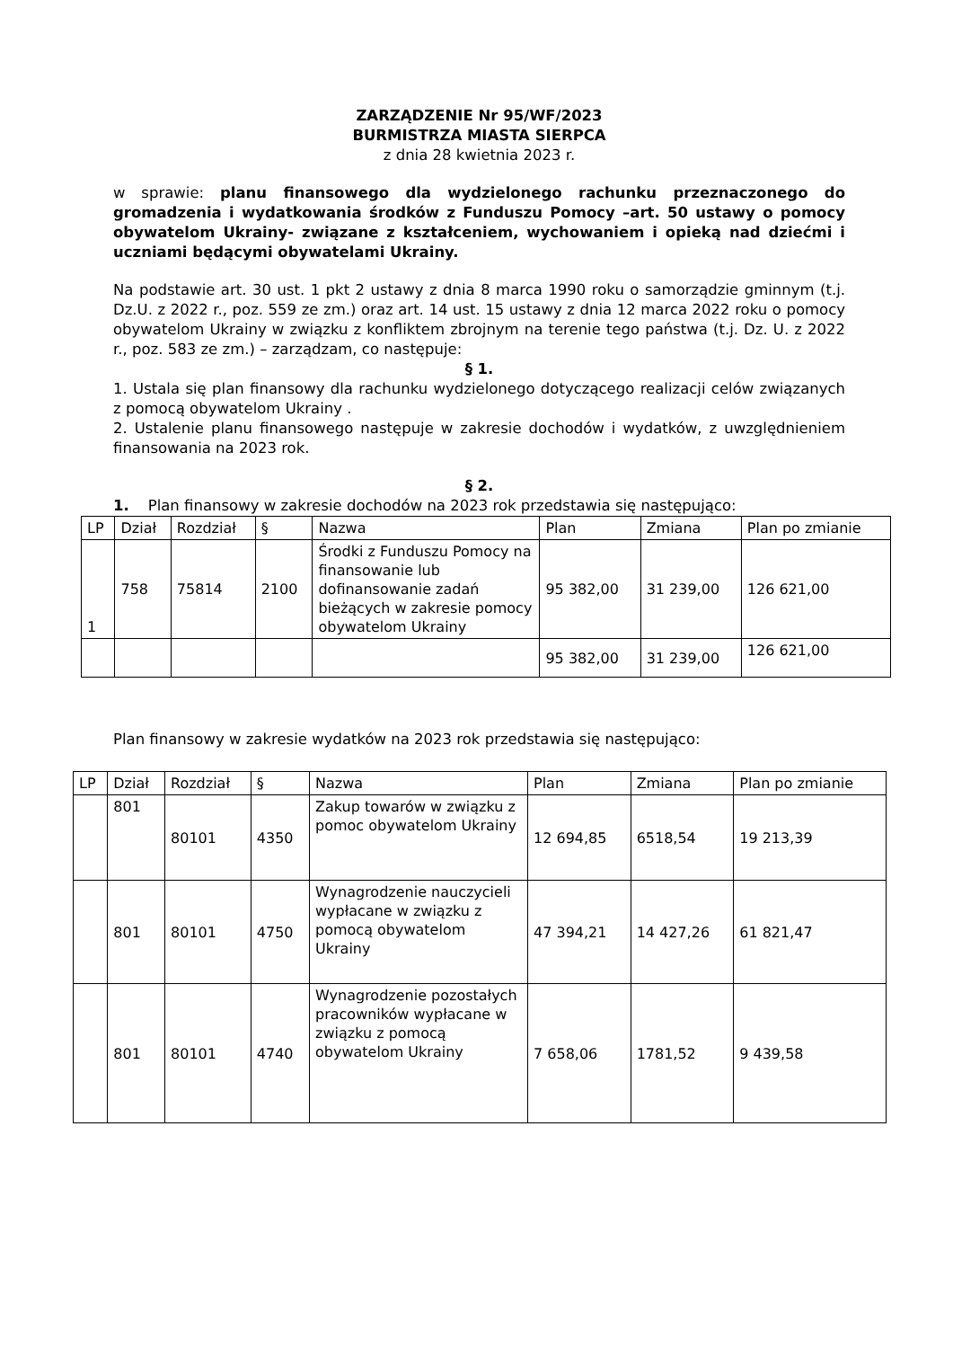ZARZĄDZENIE Nr 95/WF/2023
BURMISTRZA MIASTA SIERPCA
z dnia 28 kwietnia 2023 r.
w sprawie: planu finansowego dla wydzielonego rachunku przeznaczonego do gromadzenia i wydatkowania środków z Funduszu Pomocy –art. 50 ustawy o pomocy obywatelom Ukrainy- związane z kształceniem, wychowaniem i opieką nad dziećmi i uczniami będącymi obywatelami Ukrainy.
Na podstawie art. 30 ust. 1 pkt 2 ustawy z dnia 8 marca 1990 roku o samorządzie gminnym (t.j. Dz.U. z 2022 r., poz. 559 ze zm.) oraz art. 14 ust. 15 ustawy z dnia 12 marca 2022 roku o pomocy obywatelom Ukrainy w związku z konfliktem zbrojnym na terenie tego państwa (t.j. Dz. U. z 2022 r., poz. 583 ze zm.) – zarządzam, co następuje:
§ 1.
1. Ustala się plan finansowy dla rachunku wydzielonego dotyczącego realizacji celów związanych z pomocą obywatelom Ukrainy .
2. Ustalenie planu finansowego następuje w zakresie dochodów i wydatków, z uwzględnieniem finansowania na 2023 rok.
§ 2.
1. Plan finansowy w zakresie dochodów na 2023 rok przedstawia się następująco:
| LP | Dział | Rozdział | § | Nazwa | Plan | Zmiana | Plan po zmianie |
| --- | --- | --- | --- | --- | --- | --- | --- |
| 1 | 758 | 75814 | 2100 | Środki z Funduszu Pomocy na finansowanie lub dofinansowanie zadań bieżących w zakresie pomocy obywatelom Ukrainy | 95 382,00 | 31 239,00 | 126 621,00 |
| | | | | | 95 382,00 | 31 239,00 | 126 621,00 |
Plan finansowy w zakresie wydatków na 2023 rok przedstawia się następująco:
| LP | Dział | Rozdział | § | Nazwa | Plan | Zmiana | Plan po zmianie |
| --- | --- | --- | --- | --- | --- | --- | --- |
| | 801 | 80101 | 4350 | Zakup towarów w związku z pomoc obywatelom Ukrainy | 12 694,85 | 6518,54 | 19 213,39 |
| | 801 | 80101 | 4750 | Wynagrodzenie nauczycieli wypłacane w związku z pomocą obywatelom Ukrainy | 47 394,21 | 14 427,26 | 61 821,47 |
| | 801 | 80101 | 4740 | Wynagrodzenie pozostałych pracowników wypłacane w związku z pomocą obywatelom Ukrainy | 7 658,06 | 1781,52 | 9 439,58 |